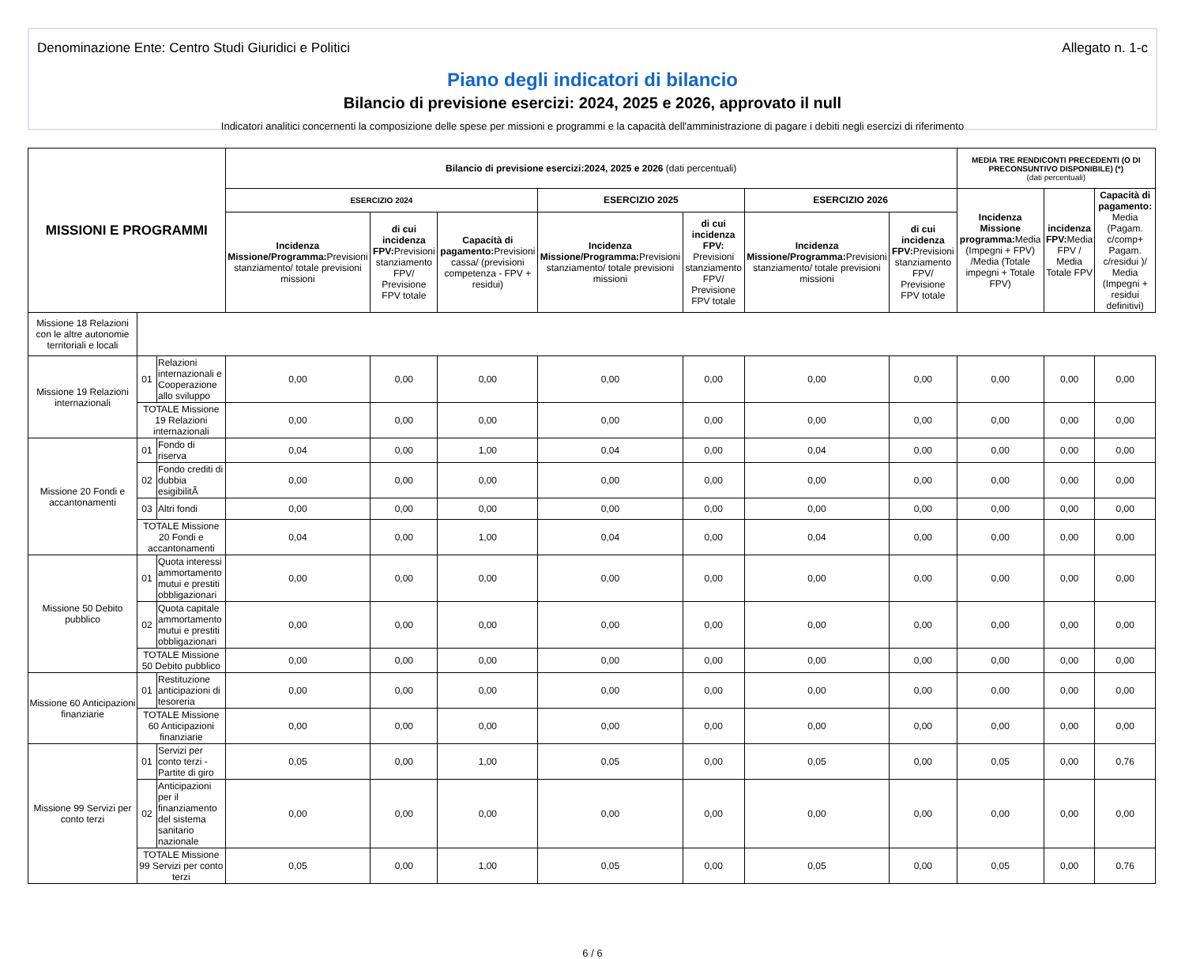Denominazione Ente: Centro Studi Giuridici e Politici Allegato n. 1-c
Piano degli indicatori di bilancio
Bilancio di previsione esercizi: 2024, 2025 e 2026, approvato il null
Indicatori analitici concernenti la composizione delle spese per missioni e programmi e la capacità dell'amministrazione di pagare i debiti negli esercizi di riferimento
| MISSIONI E PROGRAMMI | | | Bilancio di previsione esercizi:2024, 2025 e 2026 (dati percentuali) | | | | | | | MEDIA TRE RENDICONTI PRECEDENTI (O DI PRECONSUNTIVO DISPONIBILE) (*) (dati percentuali) | | |
| --- | --- | --- | --- | --- | --- | --- | --- | --- | --- | --- | --- | --- |
| | | | ESERCIZIO 2024 | | | ESERCIZIO 2025 | | ESERCIZIO 2026 | | Incidenza Missione programma: Media (Impegni + FPV) /Media (Totale impegni + Totale FPV) | incidenza FPV: Media FPV / Media Totale FPV | Capacità di pagamento: Media (Pagam. c/comp+ Pagam. c/residui )/ Media (Impegni + residui definitivi) |
| | | | Incidenza Missione/Programma: Previsioni stanziamento/ totale previsioni missioni | di cui incidenza FPV: Previsioni stanziamento FPV/ Previsione FPV totale | Capacità di pagamento: Previsioni cassa/ (previsioni competenza - FPV + residui) | Incidenza Missione/Programma: Previsioni stanziamento/ totale previsioni missioni | di cui incidenza FPV: Previsioni stanziamento FPV/ Previsione FPV totale | Incidenza Missione/Programma: Previsioni stanziamento/ totale previsioni missioni | di cui incidenza FPV: Previsioni stanziamento FPV/ Previsione FPV totale | | | |
| Missione 18 Relazioni con le altre autonomie territoriali e locali | | | | | | | | | | | | |
| Missione 19 Relazioni internazionali | 01 | Relazioni internazionali e Cooperazione allo sviluppo | 0,00 | 0,00 | 0,00 | 0,00 | 0,00 | 0,00 | 0,00 | 0,00 | 0,00 | 0,00 |
| | TOTALE Missione 19 Relazioni internazionali | | 0,00 | 0,00 | 0,00 | 0,00 | 0,00 | 0,00 | 0,00 | 0,00 | 0,00 | 0,00 |
| Missione 20 Fondi e accantonamenti | 01 | Fondo di riserva | 0,04 | 0,00 | 1,00 | 0,04 | 0,00 | 0,04 | 0,00 | 0,00 | 0,00 | 0,00 |
| | 02 | Fondo crediti di dubbia esigibilitÃ | 0,00 | 0,00 | 0,00 | 0,00 | 0,00 | 0,00 | 0,00 | 0,00 | 0,00 | 0,00 |
| | 03 | Altri fondi | 0,00 | 0,00 | 0,00 | 0,00 | 0,00 | 0,00 | 0,00 | 0,00 | 0,00 | 0,00 |
| | TOTALE Missione 20 Fondi e accantonamenti | | 0,04 | 0,00 | 1,00 | 0,04 | 0,00 | 0,04 | 0,00 | 0,00 | 0,00 | 0,00 |
| Missione 50 Debito pubblico | 01 | Quota interessi ammortamento mutui e prestiti obbligazionari | 0,00 | 0,00 | 0,00 | 0,00 | 0,00 | 0,00 | 0,00 | 0,00 | 0,00 | 0,00 |
| | 02 | Quota capitale ammortamento mutui e prestiti obbligazionari | 0,00 | 0,00 | 0,00 | 0,00 | 0,00 | 0,00 | 0,00 | 0,00 | 0,00 | 0,00 |
| | TOTALE Missione 50 Debito pubblico | | 0,00 | 0,00 | 0,00 | 0,00 | 0,00 | 0,00 | 0,00 | 0,00 | 0,00 | 0,00 |
| Missione 60 Anticipazioni finanziarie | 01 | Restituzione anticipazioni di tesoreria | 0,00 | 0,00 | 0,00 | 0,00 | 0,00 | 0,00 | 0,00 | 0,00 | 0,00 | 0,00 |
| | TOTALE Missione 60 Anticipazioni finanziarie | | 0,00 | 0,00 | 0,00 | 0,00 | 0,00 | 0,00 | 0,00 | 0,00 | 0,00 | 0,00 |
| Missione 99 Servizi per conto terzi | 01 | Servizi per conto terzi - Partite di giro | 0,05 | 0,00 | 1,00 | 0,05 | 0,00 | 0,05 | 0,00 | 0,05 | 0,00 | 0,76 |
| | 02 | Anticipazioni per il finanziamento del sistema sanitario nazionale | 0,00 | 0,00 | 0,00 | 0,00 | 0,00 | 0,00 | 0,00 | 0,00 | 0,00 | 0,00 |
| | TOTALE Missione 99 Servizi per conto terzi | | 0,05 | 0,00 | 1,00 | 0,05 | 0,00 | 0,05 | 0,00 | 0,05 | 0,00 | 0,76 |
6 / 6